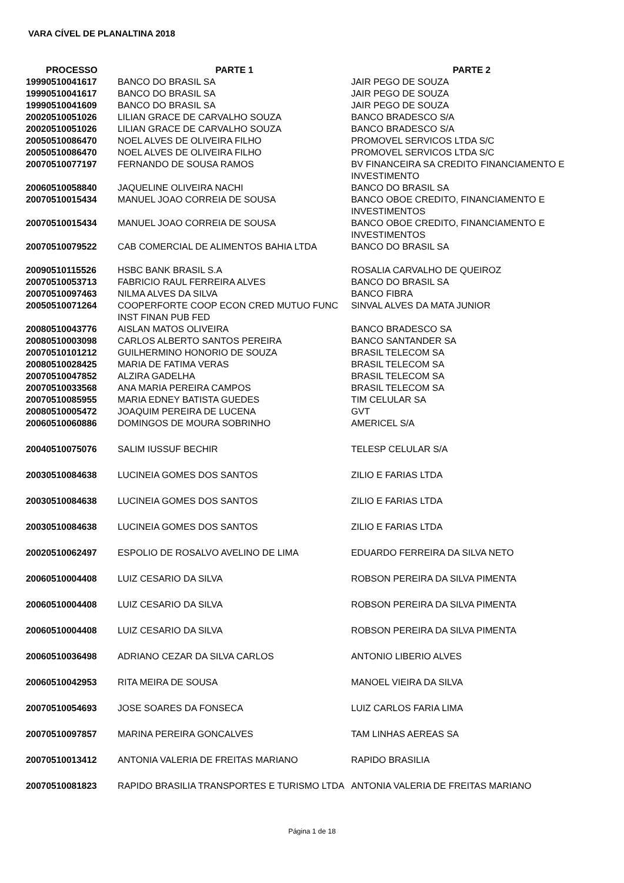VARA CÍVEL DE PLANALTINA 2018
| PROCESSO | PARTE 1 | PARTE 2 |
| --- | --- | --- |
| 19990510041617 | BANCO DO BRASIL SA | JAIR PEGO DE SOUZA |
| 19990510041617 | BANCO DO BRASIL SA | JAIR PEGO DE SOUZA |
| 19990510041609 | BANCO DO BRASIL SA | JAIR PEGO DE SOUZA |
| 20020510051026 | LILIAN GRACE DE CARVALHO SOUZA | BANCO BRADESCO S/A |
| 20020510051026 | LILIAN GRACE DE CARVALHO SOUZA | BANCO BRADESCO S/A |
| 20050510086470 | NOEL ALVES DE OLIVEIRA FILHO | PROMOVEL SERVICOS LTDA S/C |
| 20050510086470 | NOEL ALVES DE OLIVEIRA FILHO | PROMOVEL SERVICOS LTDA S/C |
| 20070510077197 | FERNANDO DE SOUSA RAMOS | BV FINANCEIRA SA CREDITO FINANCIAMENTO E INVESTIMENTO |
| 20060510058840 | JAQUELINE OLIVEIRA NACHI | BANCO DO BRASIL SA |
| 20070510015434 | MANUEL JOAO CORREIA DE SOUSA | BANCO OBOE CREDITO, FINANCIAMENTO E INVESTIMENTOS |
| 20070510015434 | MANUEL JOAO CORREIA DE SOUSA | BANCO OBOE CREDITO, FINANCIAMENTO E INVESTIMENTOS |
| 20070510079522 | CAB COMERCIAL DE ALIMENTOS BAHIA LTDA | BANCO DO BRASIL SA |
| 20090510115526 | HSBC BANK BRASIL S.A | ROSALIA CARVALHO DE QUEIROZ |
| 20070510053713 | FABRICIO RAUL FERREIRA ALVES | BANCO DO BRASIL SA |
| 20070510097463 | NILMA ALVES DA SILVA | BANCO FIBRA |
| 20050510071264 | COOPERFORTE COOP ECON CRED MUTUO FUNC INST FINAN PUB FED | SINVAL ALVES DA MATA JUNIOR |
| 20080510043776 | AISLAN MATOS OLIVEIRA | BANCO BRADESCO SA |
| 20080510003098 | CARLOS ALBERTO SANTOS PEREIRA | BANCO SANTANDER SA |
| 20070510101212 | GUILHERMINO HONORIO DE SOUZA | BRASIL TELECOM SA |
| 20080510028425 | MARIA DE FATIMA VERAS | BRASIL TELECOM SA |
| 20070510047852 | ALZIRA GADELHA | BRASIL TELECOM SA |
| 20070510033568 | ANA MARIA PEREIRA CAMPOS | BRASIL TELECOM SA |
| 20070510085955 | MARIA EDNEY BATISTA GUEDES | TIM CELULAR SA |
| 20080510005472 | JOAQUIM PEREIRA DE LUCENA | GVT |
| 20060510060886 | DOMINGOS DE MOURA SOBRINHO | AMERICEL S/A |
| 20040510075076 | SALIM IUSSUF BECHIR | TELESP CELULAR S/A |
| 20030510084638 | LUCINEIA GOMES DOS SANTOS | ZILIO E FARIAS LTDA |
| 20030510084638 | LUCINEIA GOMES DOS SANTOS | ZILIO E FARIAS LTDA |
| 20030510084638 | LUCINEIA GOMES DOS SANTOS | ZILIO E FARIAS LTDA |
| 20020510062497 | ESPOLIO DE ROSALVO AVELINO DE LIMA | EDUARDO FERREIRA DA SILVA NETO |
| 20060510004408 | LUIZ CESARIO DA SILVA | ROBSON PEREIRA DA SILVA PIMENTA |
| 20060510004408 | LUIZ CESARIO DA SILVA | ROBSON PEREIRA DA SILVA PIMENTA |
| 20060510004408 | LUIZ CESARIO DA SILVA | ROBSON PEREIRA DA SILVA PIMENTA |
| 20060510036498 | ADRIANO CEZAR DA SILVA CARLOS | ANTONIO LIBERIO ALVES |
| 20060510042953 | RITA MEIRA DE SOUSA | MANOEL VIEIRA DA SILVA |
| 20070510054693 | JOSE SOARES DA FONSECA | LUIZ CARLOS FARIA LIMA |
| 20070510097857 | MARINA PEREIRA GONCALVES | TAM LINHAS AEREAS SA |
| 20070510013412 | ANTONIA VALERIA DE FREITAS MARIANO | RAPIDO BRASILIA |
| 20070510081823 | RAPIDO BRASILIA TRANSPORTES E TURISMO LTDA | ANTONIA VALERIA DE FREITAS MARIANO |
Página 1 de 18